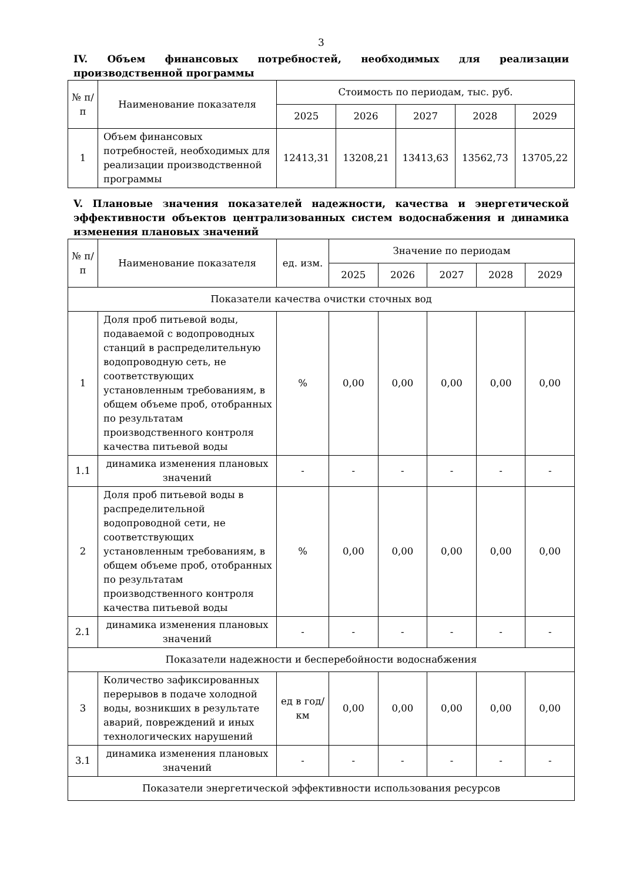3
IV. Объем финансовых потребностей, необходимых для реализации производственной программы
| № п/п | Наименование показателя | Стоимость по периодам, тыс. руб. | | | | |
| --- | --- | --- | --- | --- | --- | --- |
| | | 2025 | 2026 | 2027 | 2028 | 2029 |
| 1 | Объем финансовых потребностей, необходимых для реализации производственной программы | 12413,31 | 13208,21 | 13413,63 | 13562,73 | 13705,22 |
V. Плановые значения показателей надежности, качества и энергетической эффективности объектов централизованных систем водоснабжения и динамика изменения плановых значений
| № п/п | Наименование показателя | ед. изм. | Значение по периодам | | | | |
| --- | --- | --- | --- | --- | --- | --- | --- |
| | | | 2025 | 2026 | 2027 | 2028 | 2029 |
| Показатели качества очистки сточных вод | | | | | | | |
| 1 | Доля проб питьевой воды, подаваемой с водопроводных станций в распределительную водопроводную сеть, не соответствующих установленным требованиям, в общем объеме проб, отобранных по результатам производственного контроля качества питьевой воды | % | 0,00 | 0,00 | 0,00 | 0,00 | 0,00 |
| 1.1 | динамика изменения плановых значений | - | - | - | - | - | - |
| 2 | Доля проб питьевой воды в распределительной водопроводной сети, не соответствующих установленным требованиям, в общем объеме проб, отобранных по результатам производственного контроля качества питьевой воды | % | 0,00 | 0,00 | 0,00 | 0,00 | 0,00 |
| 2.1 | динамика изменения плановых значений | - | - | - | - | - | - |
| Показатели надежности и бесперебойности водоснабжения | | | | | | | |
| 3 | Количество зафиксированных перерывов в подаче холодной воды, возникших в результате аварий, повреждений и иных технологических нарушений | ед в год/ км | 0,00 | 0,00 | 0,00 | 0,00 | 0,00 |
| 3.1 | динамика изменения плановых значений | - | - | - | - | - | - |
| Показатели энергетической эффективности использования ресурсов | | | | | | | |